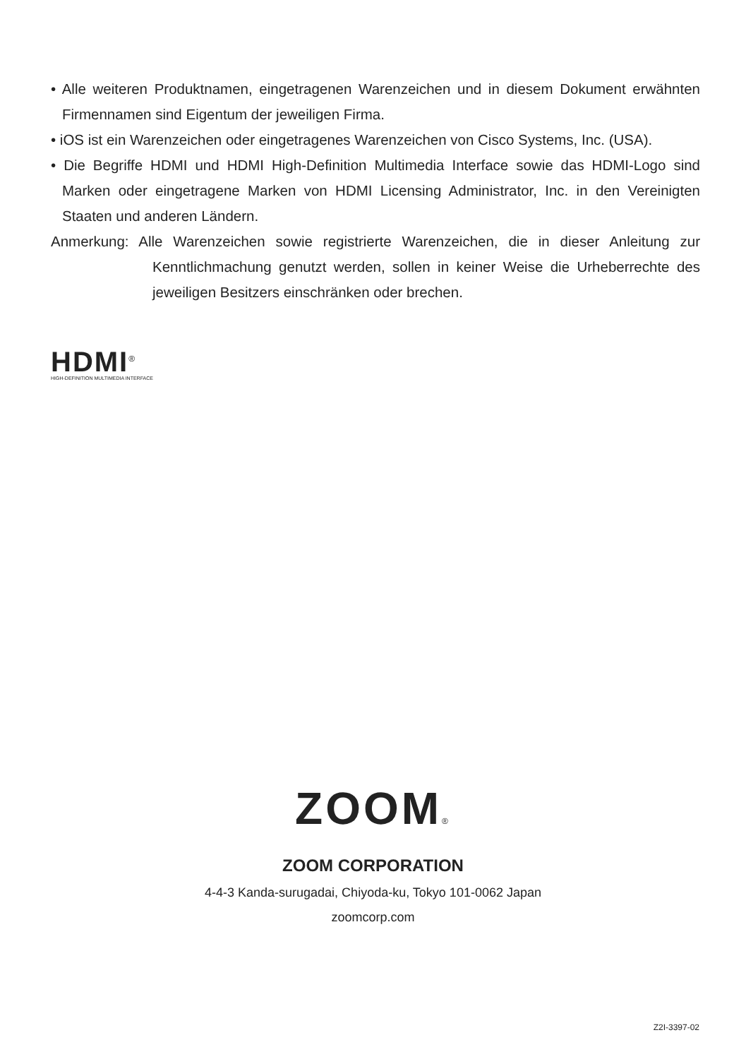• Alle weiteren Produktnamen, eingetragenen Warenzeichen und in diesem Dokument erwähnten Firmennamen sind Eigentum der jeweiligen Firma.
• iOS ist ein Warenzeichen oder eingetragenes Warenzeichen von Cisco Systems, Inc. (USA).
• Die Begriffe HDMI und HDMI High-Definition Multimedia Interface sowie das HDMI-Logo sind Marken oder eingetragene Marken von HDMI Licensing Administrator, Inc. in den Vereinigten Staaten und anderen Ländern.
Anmerkung: Alle Warenzeichen sowie registrierte Warenzeichen, die in dieser Anleitung zur Kenntlichmachung genutzt werden, sollen in keiner Weise die Urheberrechte des jeweiligen Besitzers einschränken oder brechen.
HDMI<sup>®</sup>
HIGH-DEFINITION MULTIMEDIA INTERFACE
ZOOM®
ZOOM CORPORATION
4-4-3 Kanda-surugadai, Chiyoda-ku, Tokyo 101-0062 Japan
zoomcorp.com
Z2I-3397-02